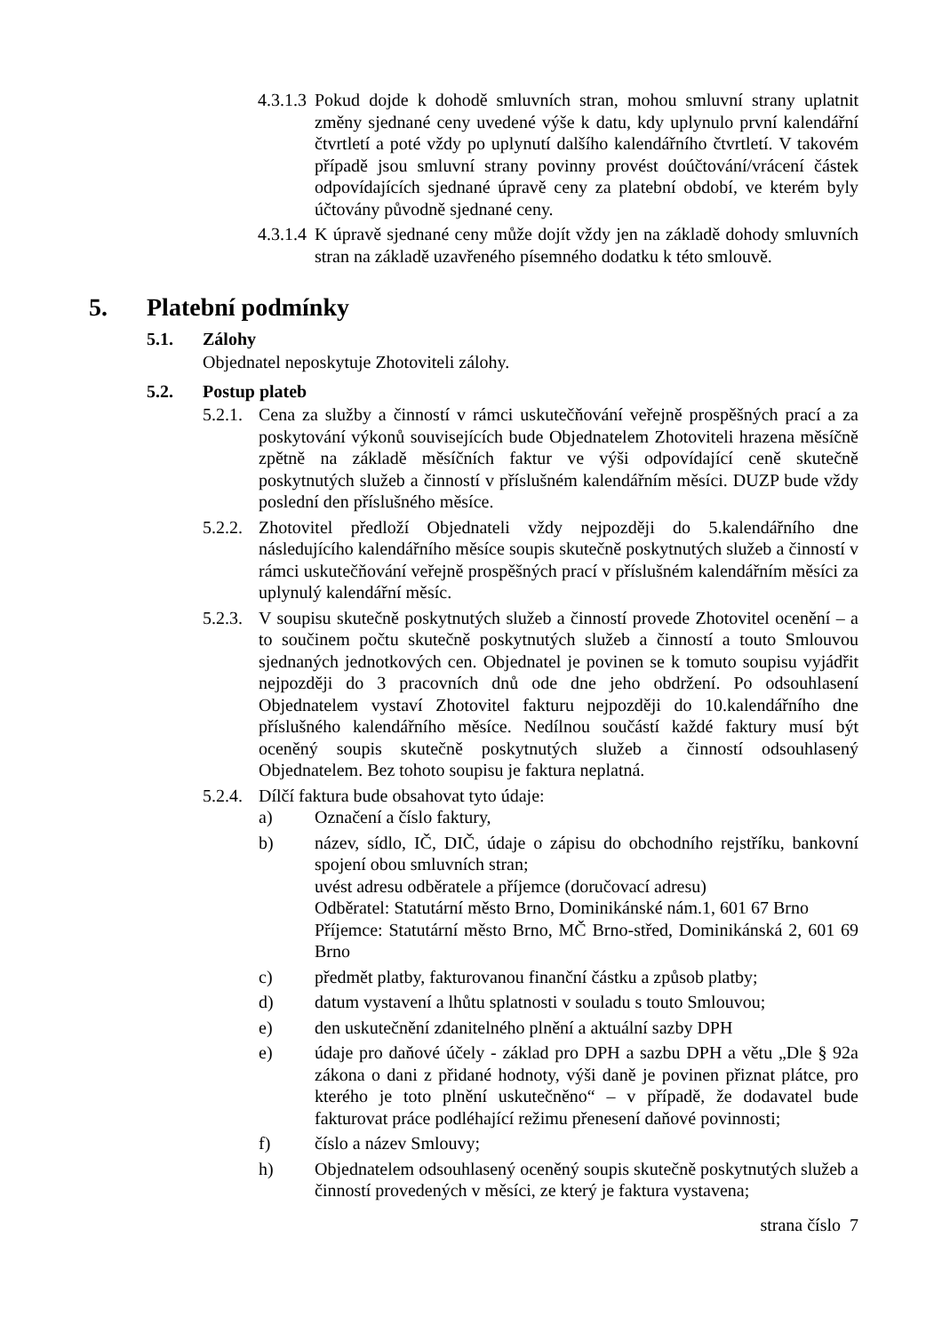4.3.1.3 Pokud dojde k dohodě smluvních stran, mohou smluvní strany uplatnit změny sjednané ceny uvedené výše k datu, kdy uplynulo první kalendářní čtvrtletí a poté vždy po uplynutí dalšího kalendářního čtvrtletí. V takovém případě jsou smluvní strany povinny provést doúčtování/vrácení částek odpovídajících sjednané úpravě ceny za platební období, ve kterém byly účtovány původně sjednané ceny.
4.3.1.4 K úpravě sjednané ceny může dojít vždy jen na základě dohody smluvních stran na základě uzavřeného písemného dodatku k této smlouvě.
5. Platební podmínky
5.1. Zálohy
Objednatel neposkytuje Zhotoviteli zálohy.
5.2. Postup plateb
5.2.1. Cena za služby a činností v rámci uskutečňování veřejně prospěšných prací a za poskytování výkonů souvisejících bude Objednatelem Zhotoviteli hrazena měsíčně zpětně na základě měsíčních faktur ve výši odpovídající ceně skutečně poskytnutých služeb a činností v příslušném kalendářním měsíci. DUZP bude vždy poslední den příslušného měsíce.
5.2.2. Zhotovitel předloží Objednateli vždy nejpozději do 5.kalendářního dne následujícího kalendářního měsíce soupis skutečně poskytnutých služeb a činností v rámci uskutečňování veřejně prospěšných prací v příslušném kalendářním měsíci za uplynulý kalendářní měsíc.
5.2.3. V soupisu skutečně poskytnutých služeb a činností provede Zhotovitel ocenění – a to součinem počtu skutečně poskytnutých služeb a činností a touto Smlouvou sjednaných jednotkových cen. Objednatel je povinen se k tomuto soupisu vyjádřit nejpozději do 3 pracovních dnů ode dne jeho obdržení. Po odsouhlasení Objednatelem vystaví Zhotovitel fakturu nejpozději do 10.kalendářního dne příslušného kalendářního měsíce. Nedílnou součástí každé faktury musí být oceněný soupis skutečně poskytnutých služeb a činností odsouhlasený Objednatelem. Bez tohoto soupisu je faktura neplatná.
5.2.4. Dílčí faktura bude obsahovat tyto údaje:
a) Označení a číslo faktury,
b) název, sídlo, IČ, DIČ, údaje o zápisu do obchodního rejstříku, bankovní spojení obou smluvních stran;
uvést adresu odběratele a příjemce (doručovací adresu)
Odběratel: Statutární město Brno, Dominikánské nám.1, 601 67 Brno
Příjemce: Statutární město Brno, MČ Brno-střed, Dominikánská 2, 601 69 Brno
c) předmět platby, fakturovanou finanční částku a způsob platby;
d) datum vystavení a lhůtu splatnosti v souladu s touto Smlouvou;
e) den uskutečnění zdanitelného plnění a aktuální sazby DPH
e) údaje pro daňové účely - základ pro DPH a sazbu DPH a větu „Dle § 92a zákona o dani z přidané hodnoty, výši daně je povinen přiznat plátce, pro kterého je toto plnění uskutečněno“ – v případě, že dodavatel bude fakturovat práce podléhající režimu přenesení daňové povinnosti;
f) číslo a název Smlouvy;
h) Objednatelem odsouhlasený oceněný soupis skutečně poskytnutých služeb a činností provedených v měsíci, ze který je faktura vystavena;
strana číslo 7